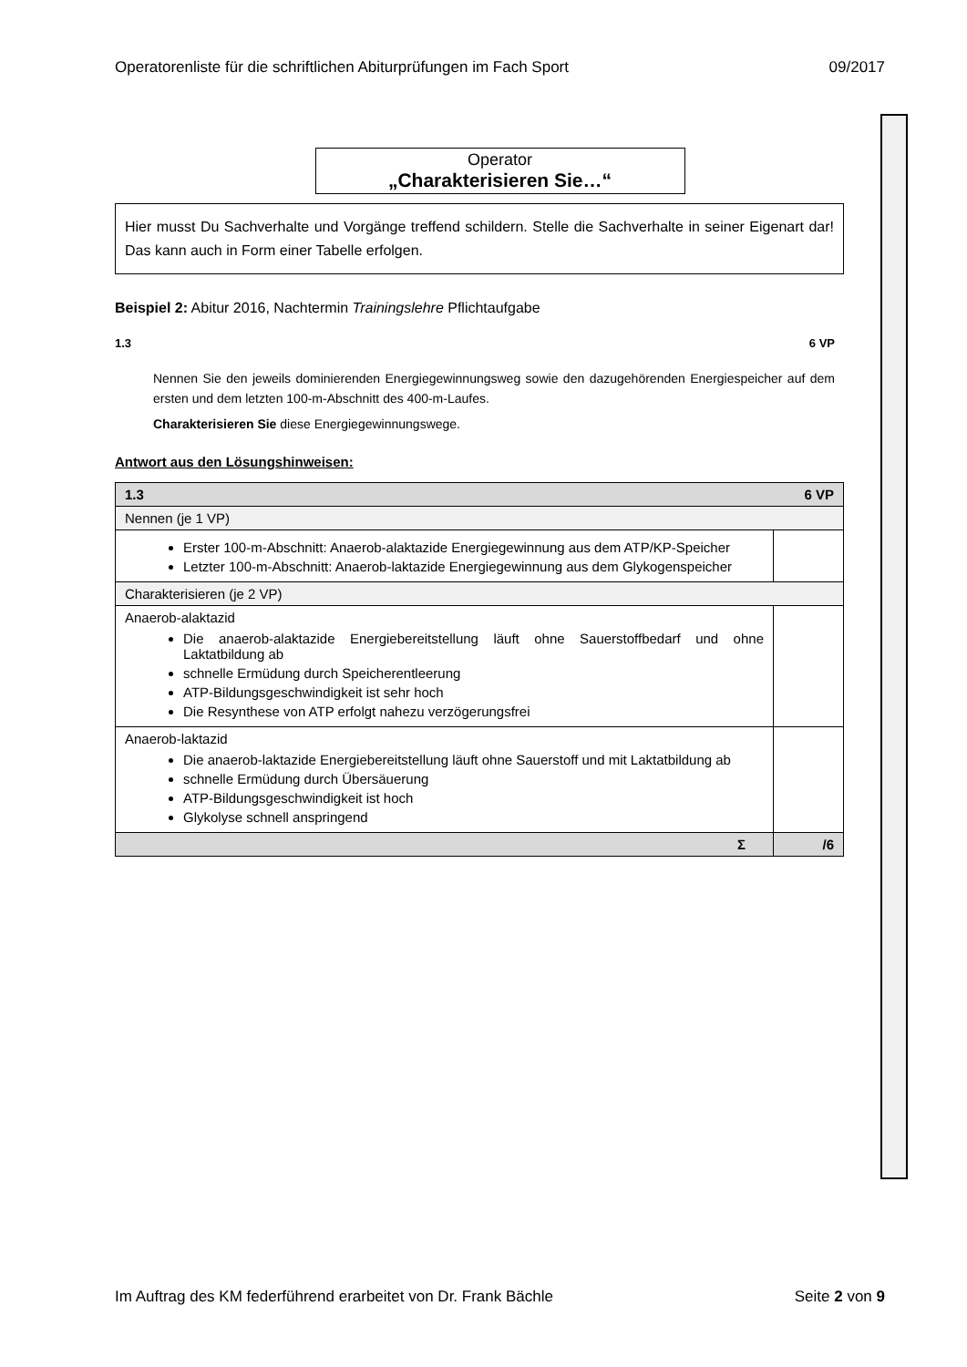Operatorenliste für die schriftlichen Abiturprüfungen im Fach Sport 09/2017
Operator
„Charakterisieren Sie…“
Hier musst Du Sachverhalte und Vorgänge treffend schildern. Stelle die Sachverhalte in seiner Eigenart dar! Das kann auch in Form einer Tabelle erfolgen.
Beispiel 2: Abitur 2016, Nachtermin Trainingslehre Pflichtaufgabe
1.3 6 VP
Nennen Sie den jeweils dominierenden Energiegewinnungsweg sowie den dazugehörenden Energiespeicher auf dem ersten und dem letzten 100-m-Abschnitt des 400-m-Laufes.
Charakterisieren Sie diese Energiegewinnungswege.
Antwort aus den Lösungshinweisen:
| 6 VP 1.3 | |
| Nennen (je 1 VP) | |
| Erster 100-m-Abschnitt: Anaerob-alaktazide Energiegewinnung aus dem ATP/KP-Speicher Letzter 100-m-Abschnitt: Anaerob-laktazide Energiegewinnung aus dem Glykogenspeicher | |
| Charakterisieren (je 2 VP) | |
| Anaerob-alaktazid Die anaerob-alaktazide Energiebereitstellung läuft ohne Sauerstoffbedarf und ohne Laktatbildung ab schnelle Ermüdung durch Speicherentleerung ATP-Bildungsgeschwindigkeit ist sehr hoch Die Resynthese von ATP erfolgt nahezu verzögerungsfrei | |
| Anaerob-laktazid Die anaerob-laktazide Energiebereitstellung läuft ohne Sauerstoff und mit Laktatbildung ab schnelle Ermüdung durch Übersäuerung ATP-Bildungsgeschwindigkeit ist hoch Glykolyse schnell anspringend | |
| Σ | /6 |
Im Auftrag des KM federführend erarbeitet von Dr. Frank Bächle Seite 2 von 9